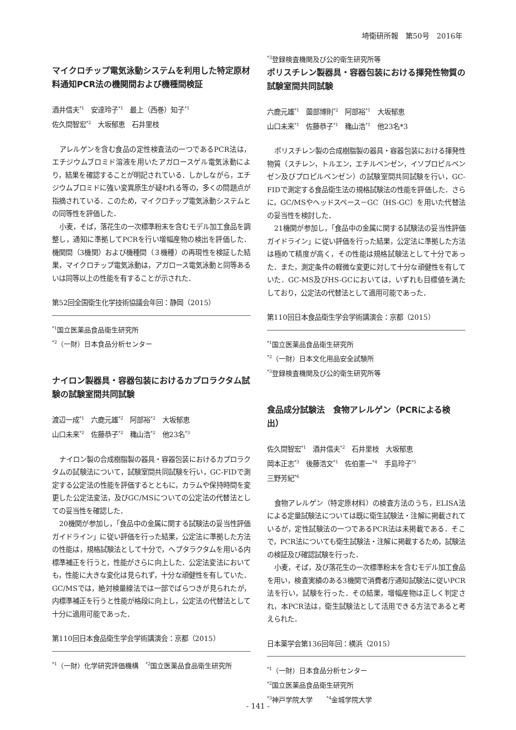埼衛研所報　第50号　2016年
マイクロチップ電気泳動システムを利用した特定原材料通知PCR法の機関間および機種間検証
酒井信夫<sup>*1</sup>　安達玲子<sup>*1</sup>　最上（西巻）知子<sup>*1</sup>
佐久間智宏<sup>*2</sup>　大坂郁恵　石井里枝
アレルゲンを含む食品の定性検査法の一つであるPCR法は，エチジウムブロミド溶液を用いたアガロースゲル電気泳動により，結果を確認することが明記されている．しかしながら，エチジウムブロミドに強い変異原生が疑われる等の，多くの問題点が指摘されている．このため，マイクロチップ電気泳動システムとの同等性を評価した．
小麦，そば，落花生の一次標準粉末を含むモデル加工食品を調整し，通知に準拠してPCRを行い増幅産物の検出を評価した．機関間（3機関）および機種間（３機種）の再現性を検証した結果，マイクロチップ電気泳動は，アガロース電気泳動と同等あるいは同等以上の性能を有することが示された．
第52回全国衛生化学技術協議会年回：静岡（2015）
<sup>*1</sup>国立医薬品食品衛生研究所
<sup>*2</sup>（一財）日本食品分析センター
ナイロン製器具・容器包装におけるカプロラクタム試験の試験室間共同試験
渡辺一成<sup>*1</sup>　六鹿元雄<sup>*2</sup>　阿部裕<sup>*2</sup>　大坂郁恵
山口未来<sup>*2</sup>　佐藤恭子<sup>*2</sup>　穐山浩<sup>*2</sup>　他23名<sup>*3</sup>
ナイロン製の合成樹脂製の器具・容器包装におけるカプロラクタムの試験法について，試験室間共同試験を行い，GC-FIDで測定する公定法の性能を評価するとともに，カラムや保持時間を変更した公定法変法，及びGC/MSについての公定法の代替法としての妥当性を確認した．
20機関が参加し，「食品中の金属に関する試験法の妥当性評価ガイドライン」に従い評価を行った結果，公定法に準拠した方法の性能は，規格試験法として十分で，ヘプタラクタムを用いる内標準補正を行うと，性能がさらに向上した．公定法変法においても，性能に大きな変化は見られず，十分な頑健性を有していた．GC/MSでは，絶対検量線法では一部でばらつきが見られたが，内標準補正を行うと性能が格段に向上し，公定法の代替法として十分に適用可能であった．
第110回日本食品衛生学会学術講演会：京都（2015）
<sup>*1</sup>（一財）化学研究評価機構　<sup>*2</sup>国立医薬品食品衛生研究所
<sup>*3</sup>登録検査機関及び公的衛生研究所等
ポリスチレン製器具・容器包装における揮発性物質の試験室間共同試験
六鹿元雄<sup>*1</sup>　薗部博則<sup>*2</sup>　阿部裕<sup>*1</sup>　大坂郁恵
山口未来<sup>*1</sup>　佐藤恭子<sup>*1</sup>　穐山浩<sup>*1</sup>　他23名*3
ポリスチレン製の合成樹脂製の器具・容器包装における揮発性物質（スチレン，トルエン，エチルベンゼン，イソプロピルベンゼン及びプロピルベンゼン）の試験室間共同試験を行い，GC-FIDで測定する食品衛生法の規格試験法の性能を評価した．さらに，GC/MSやヘッドスペース－GC（HS-GC）を用いた代替法の妥当性を検討した．
21機関が参加し，「食品中の金属に関する試験法の妥当性評価ガイドライン」に従い評価を行った結果，公定法に準拠した方法は極めて精度が高く，その性能は規格試験法として十分であった．また，測定条件の軽微な変更に対して十分な頑健性を有していた．GC-MS及びHS-GCにおいては，いずれも目標値を満たしており，公定法の代替法として適用可能であった．
第110回日本食品衛生学会学術講演会：京都（2015）
<sup>*1</sup>国立医薬品食品衛生研究所
<sup>*2</sup>（一財）日本文化用品安全試験所
<sup>*3</sup>登録検査機関及び公的衛生研究所等
食品成分試験法　食物アレルゲン（PCRによる検出）
佐久間智宏<sup>*1</sup>　酒井信夫<sup>*2</sup>　石井里枝　大坂郁恵
岡本正志<sup>*3</sup>　後藤浩文<sup>*1</sup>　佐伯憲一<sup>*4</sup>　手島玲子<sup>*5</sup>
三野芳紀<sup>*6</sup>
食物アレルゲン（特定原材料）の検査方法のうち，ELISA法による定量試験法については既に衛生試験法・注解に掲載されているが，定性試験法の一つであるPCR法は未掲載である．そこで，PCR法についても衛生試験法・注解に掲載するため，試験法の検証及び確認試験を行った．
小麦，そば，及び落花生の一次標準粉末を含むモデル加工食品を用い，検査実績のある3機関で消費者庁通知試験法に従いPCR法を行い，試験を行った．その結果，増幅産物は正しく判定され，本PCR法は，衛生試験法として活用できる方法であると考えられた．
日本薬学会第136回年回：横浜（2015）
<sup>*1</sup>（一財）日本食品分析センター
<sup>*2</sup>国立医薬品食品衛生研究所
<sup>*3</sup>神戸学院大学　　<sup>*4</sup>金城学院大学
- 141 -